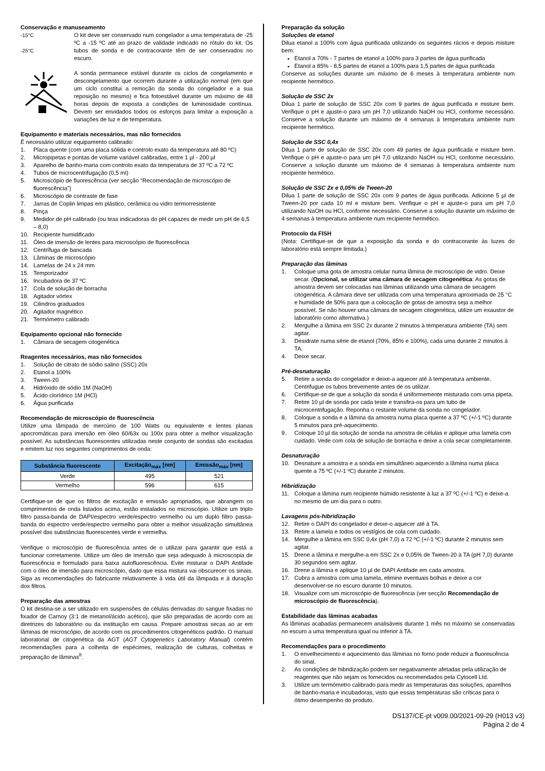Conservação e manuseamento
-15°C
-25°C
O kit deve ser conservado num congelador a uma temperatura de -25 ºC a -15 ºC até ao prazo de validade indicado no rótulo do kit. Os tubos de sonda e de contracorante têm de ser conservados no escuro.
A sonda permanece estável durante os ciclos de congelamento e descongelamento que ocorrem durante a utilização normal (em que um ciclo constitui a remoção da sonda do congelador e a sua reposição no mesmo) e fica fotoestável durante um máximo de 48 horas depois de exposta a condições de luminosidade contínua. Devem ser envidados todos os esforços para limitar a exposição a variações de luz e de temperatura.
Equipamento e materiais necessários, mas não fornecidos
É necessário utilizar equipamento calibrado:
1. Placa quente (com uma placa sólida e controlo exato da temperatura até 80 ºC)
2. Micropipetas e pontas de volume variável calibradas, entre 1 µl - 200 µl
3. Aparelho de banho-maria com controlo exato da temperatura de 37 ºC a 72 ºC
4. Tubos de microcentrifugação (0,5 ml)
5. Microscópio de fluorescência (ver secção “Recomendação de microscópio de fluorescência”)
6. Microscópio de contraste de fase
7. Jarras de Coplin limpas em plástico, cerâmica ou vidro termorresistente
8. Pinça
9. Medidor de pH calibrado (ou tiras indicadoras do pH capazes de medir um pH de 6,5 – 8,0)
10. Recipiente humidificado
11. Óleo de imersão de lentes para microscópio de fluorescência
12. Centrífuga de bancada
13. Lâminas de microscópio
14. Lamelas de 24 x 24 mm
15. Temporizador
16. Incubadora de 37 ºC
17. Cola de solução de borracha
18. Agitador vórtex
19. Cilindros graduados
20. Agitador magnético
21. Termómetro calibrado
Equipamento opcional não fornecido
1. Câmara de secagem citogenética
Reagentes necessários, mas não fornecidos
1. Solução de citrato de sódio salino (SSC) 20x
2. Etanol a 100%
3. Tween-20
4. Hidróxido de sódio 1M (NaOH)
5. Ácido clorídrico 1M (HCl)
6. Água purificada
Recomendação de microscópio de fluorescência
Utilize uma lâmpada de mercúrio de 100 Watts ou equivalente e lentes planas apocromáticas para imersão em óleo 60/63x ou 100x para obter a melhor visualização possível. As substâncias fluorescentes utilizadas neste conjunto de sondas são excitadas e emitem luz nos seguintes comprimentos de onda:
| Substância fluorescente | Excitação<sub>máx</sub> [nm] | Emissão<sub>máx</sub> [nm] |
| --- | --- | --- |
| Verde | 495 | 521 |
| Vermelho | 596 | 615 |
Certifique-se de que os filtros de excitação e emissão apropriados, que abrangem os comprimentos de onda listados acima, estão instalados no microscópio. Utilize um triplo filtro passa-banda de DAPI/espectro verde/espectro vermelho ou um duplo filtro passa-banda do espectro verde/espectro vermelho para obter a melhor visualização simultânea possível das substâncias fluorescentes verde e vermelha.
Verifique o microscópio de fluorescência antes de o utilizar para garantir que está a funcionar corretamente. Utilize um óleo de imersão que seja adequado à microscopia de fluorescência e formulado para baixa autofluorescência. Evite misturar o DAPI Antifade com o óleo de imersão para microscópio, dado que essa mistura vai obscurecer os sinais. Siga as recomendações do fabricante relativamente à vida útil da lâmpada e à duração dos filtros.
Preparação das amostras
O kit destina-se a ser utilizado em suspensões de células derivadas do sangue fixadas no fixador de Carnoy (3:1 de metanol/ácido acético), que são preparadas de acordo com as diretrizes do laboratório ou da instituição em causa. Prepare amostras secas ao ar em lâminas de microscópio, de acordo com os procedimentos citogenéticos padrão. O manual laboratorial de citogenética da AGT (AGT Cytogenetics Laboratory Manual) contém recomendações para a colheita de espécimes, realização de culturas, colheitas e preparação de lâminas<sup>8</sup>.
Preparação da solução
Soluções de etanol
Dilua etanol a 100% com água purificada utilizando os seguintes rácios e depois misture bem:
Etanol a 70% - 7 partes de etanol a 100% para 3 partes de água purificada
Etanol a 85% - 8,5 partes de etanol a 100% para 1,5 partes de água purificada
Conserve as soluções durante um máximo de 6 meses à temperatura ambiente num recipiente hermético.
Solução de SSC 2x
Dilua 1 parte de solução de SSC 20x com 9 partes de água purificada e misture bem. Verifique o pH e ajuste-o para um pH 7,0 utilizando NaOH ou HCl, conforme necessário. Conserve a solução durante um máximo de 4 semanas à temperatura ambiente num recipiente hermético.
Solução de SSC 0,4x
Dilua 1 parte de solução de SSC 20x com 49 partes de água purificada e misture bem. Verifique o pH e ajuste-o para um pH 7,0 utilizando NaOH ou HCl, conforme necessário. Conserve a solução durante um máximo de 4 semanas à temperatura ambiente num recipiente hermético.
Solução de SSC 2x e 0,05% de Tween-20
Dilua 1 parte de solução de SSC 20x com 9 partes de água purificada. Adicione 5 µl de Tween-20 por cada 10 ml e misture bem. Verifique o pH e ajuste-o para um pH 7,0 utilizando NaOH ou HCl, conforme necessário. Conserve a solução durante um máximo de 4 semanas à temperatura ambiente num recipiente hermético.
Protocolo da FISH
(Nota: Certifique-se de que a exposição da sonda e do contracorante às luzes do laboratório está sempre limitada.)
Preparação das lâminas
1. Coloque uma gota de amostra celular numa lâmina de microscópio de vidro. Deixe secar. (Opcional, se utilizar uma câmara de secagem citogenética: As gotas de amostra devem ser colocadas nas lâminas utilizando uma câmara de secagem citogenética. A câmara deve ser utilizada com uma temperatura aproximada de 25 °C e humidade de 50% para que a colocação de gotas de amostra seja a melhor possível. Se não houver uma câmara de secagem citogenética, utilize um exaustor de laboratório como alternativa.)
2. Mergulhe a lâmina em SSC 2x durante 2 minutos à temperatura ambiente (TA) sem agitar.
3. Desidrate numa série de etanol (70%, 85% e 100%), cada uma durante 2 minutos à TA.
4. Deixe secar.
Pré-desnaturação
5. Retire a sonda do congelador e deixe-a aquecer até à temperatura ambiente. Centrifugue os tubos brevemente antes de os utilizar.
6. Certifique-se de que a solução da sonda é uniformemente misturada com uma pipeta.
7. Retire 10 µl de sonda por cada teste e transfira-os para um tubo de microcentrifugação. Reponha o restante volume da sonda no congelador.
8. Coloque a sonda e a lâmina da amostra numa placa quente a 37 ºC (+/-1 ºC) durante 5 minutos para pré-aquecimento.
9. Coloque 10 µl da solução de sonda na amostra de células e aplique uma lamela com cuidado. Vede com cola de solução de borracha e deixe a cola secar completamente.
Desnaturação
10. Desnature a amostra e a sonda em simultâneo aquecendo a lâmina numa placa quente a 75 ºC (+/-1 ºC) durante 2 minutos.
Hibridização
11. Coloque a lâmina num recipiente húmido resistente à luz a 37 ºC (+/-1 ºC) e deixe-a no mesmo de um dia para o outro.
Lavagens pós-hibridização
12. Retire o DAPI do congelador e deixe-o aquecer até à TA.
13. Retire a lamela e todos os vestígios de cola com cuidado.
14. Mergulhe a lâmina em SSC 0,4x (pH 7,0) a 72 ºC (+/-1 ºC) durante 2 minutos sem agitar.
15. Drene a lâmina e mergulhe-a em SSC 2x e 0,05% de Tween-20 à TA (pH 7,0) durante 30 segundos sem agitar.
16. Drene a lâmina e aplique 10 µl de DAPI Antifade em cada amostra.
17. Cubra a amostra com uma lamela, elimine eventuais bolhas e deixe a cor desenvolver-se no escuro durante 10 minutos.
18. Visualize com um microscópio de fluorescência (ver secção Recomendação de microscópio de fluorescência).
Estabilidade das lâminas acabadas
As lâminas acabadas permanecem analisáveis durante 1 mês no máximo se conservadas no escuro a uma temperatura igual ou inferior à TA.
Recomendações para o procedimento
1. O envelhecimento e aquecimento das lâminas no forno pode reduzir a fluorescência do sinal.
2. As condições de hibridização podem ser negativamente afetadas pela utilização de reagentes que não sejam os fornecidos ou recomendados pela Cytocell Ltd.
3. Utilize um termómetro calibrado para medir as temperaturas das soluções, aparelhos de banho-maria e incubadoras, visto que essas temperaturas são críticas para o ótimo desempenho do produto.
DS137/CE-pt v009.00/2021-09-29 (H013 v3)
Página 2 de 4